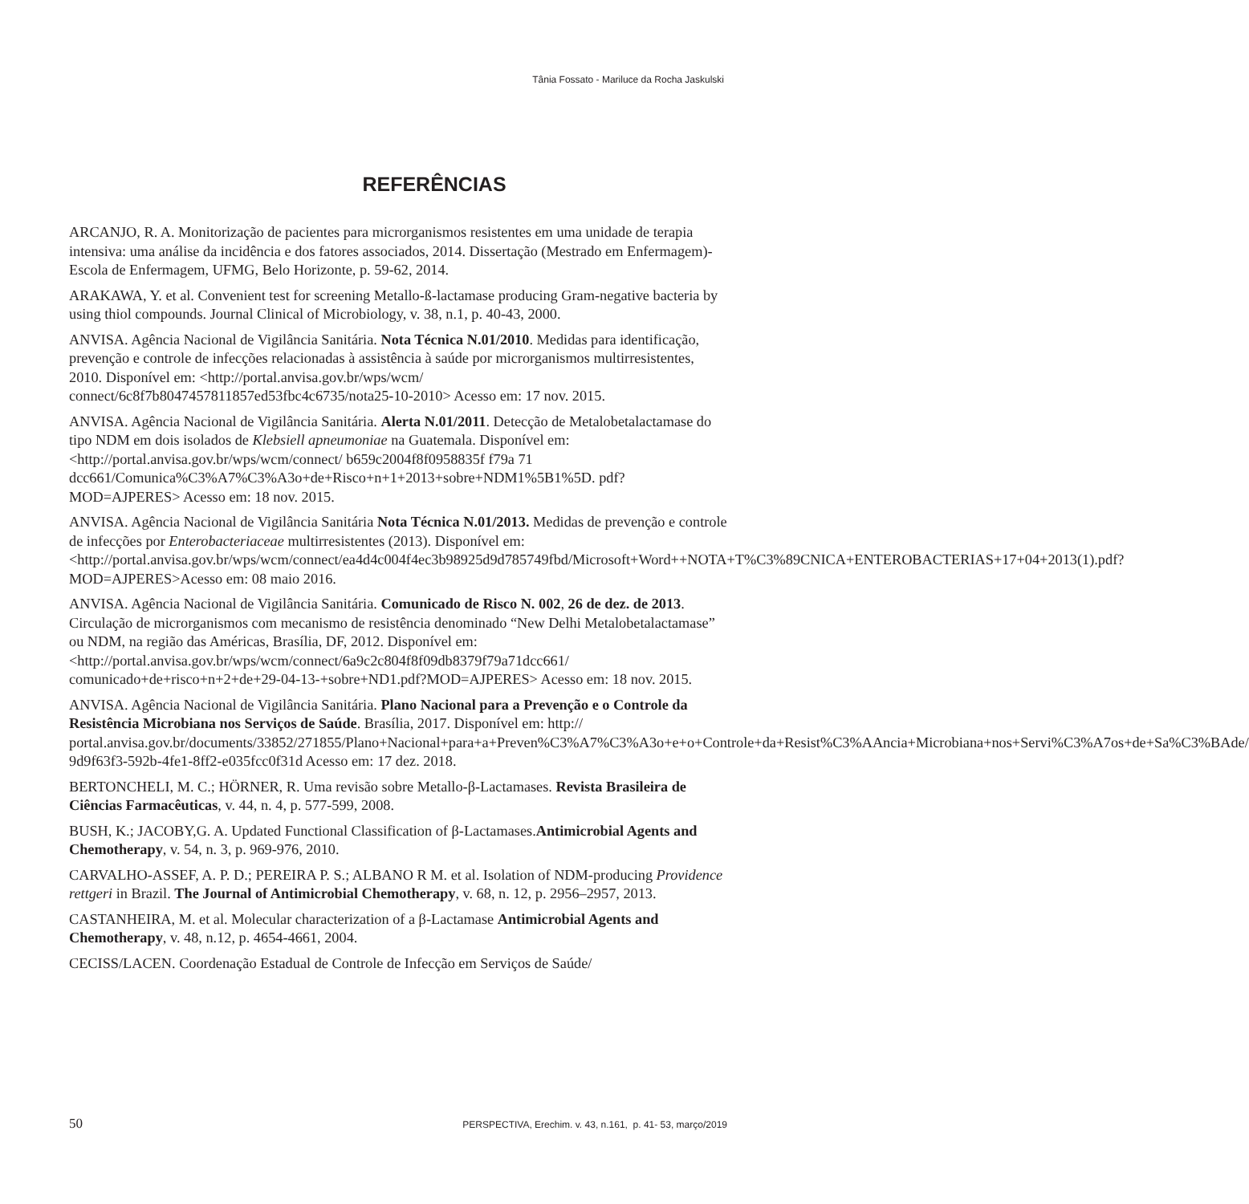Tânia Fossato - Mariluce da Rocha Jaskulski
REFERÊNCIAS
ARCANJO, R. A. Monitorização de pacientes para microrganismos resistentes em uma unidade de terapia intensiva: uma análise da incidência e dos fatores associados, 2014. Dissertação (Mestrado em Enfermagem)-Escola de Enfermagem, UFMG, Belo Horizonte, p. 59-62, 2014.
ARAKAWA, Y. et al. Convenient test for screening Metallo-ß-lactamase producing Gram-negative bacteria by using thiol compounds. Journal Clinical of Microbiology, v. 38, n.1, p. 40-43, 2000.
ANVISA. Agência Nacional de Vigilância Sanitária. Nota Técnica N.01/2010. Medidas para identificação, prevenção e controle de infecções relacionadas à assistência à saúde por microrganismos multirresistentes, 2010. Disponível em: <http://portal.anvisa.gov.br/wps/wcm/ connect/6c8f7b8047457811857ed53fbc4c6735/nota25-10-2010> Acesso em: 17 nov. 2015.
ANVISA. Agência Nacional de Vigilância Sanitária. Alerta N.01/2011. Detecção de Metalobetalactamase do tipo NDM em dois isolados de Klebsiell apneumoniae na Guatemala. Disponível em:<http://portal.anvisa.gov.br/wps/wcm/connect/ b659c2004f8f0958835f f79a 71 dcc661/Comunica%C3%A7%C3%A3o+de+Risco+n+1+2013+sobre+NDM1%5B1%5D. pdf?MOD=AJPERES> Acesso em: 18 nov. 2015.
ANVISA. Agência Nacional de Vigilância Sanitária Nota Técnica N.01/2013. Medidas de prevenção e controle de infecções por Enterobacteriaceae multirresistentes (2013). Disponível em:<http://portal.anvisa.gov.br/wps/wcm/connect/ea4d4c004f4ec3b98925d9d785749fbd/Microsoft+Word++NOTA+T%C3%89CNICA+ENTEROBACTERIAS+17+04+2013(1).pdf?MOD=AJPERES>Acesso em: 08 maio 2016.
ANVISA. Agência Nacional de Vigilância Sanitária. Comunicado de Risco N. 002, 26 de dez. de 2013. Circulação de microrganismos com mecanismo de resistência denominado “New Delhi Metalobetalactamase” ou NDM, na região das Américas, Brasília, DF, 2012. Disponível em:<http://portal.anvisa.gov.br/wps/wcm/connect/6a9c2c804f8f09db8379f79a71dcc661/ comunicado+de+risco+n+2+de+29-04-13-+sobre+ND1.pdf?MOD=AJPERES> Acesso em: 18 nov. 2015.
ANVISA. Agência Nacional de Vigilância Sanitária. Plano Nacional para a Prevenção e o Controle da Resistência Microbiana nos Serviços de Saúde. Brasília, 2017. Disponível em: http:// portal.anvisa.gov.br/documents/33852/271855/Plano+Nacional+para+a+Preven%C3%A7%C3%A3o+e+o+Controle+da+Resist%C3%AAncia+Microbiana+nos+Servi%C3%A7os+de+Sa%C3%BAde/ 9d9f63f3-592b-4fe1-8ff2-e035fcc0f31d Acesso em: 17 dez. 2018.
BERTONCHELI, M. C.; HÖRNER, R. Uma revisão sobre Metallo-β-Lactamases. Revista Brasileira de Ciências Farmacêuticas, v. 44, n. 4, p. 577-599, 2008.
BUSH, K.; JACOBY,G. A. Updated Functional Classification of β-Lactamases.Antimicrobial Agents and Chemotherapy, v. 54, n. 3, p. 969-976, 2010.
CARVALHO-ASSEF, A. P. D.; PEREIRA P. S.; ALBANO R M. et al. Isolation of NDM-producing Providence rettgeri in Brazil. The Journal of Antimicrobial Chemotherapy, v. 68, n. 12, p. 2956–2957, 2013.
CASTANHEIRA, M. et al. Molecular characterization of a β-Lactamase Antimicrobial Agents and Chemotherapy, v. 48, n.12, p. 4654-4661, 2004.
CECISS/LACEN. Coordenação Estadual de Controle de Infecção em Serviços de Saúde/
50 PERSPECTIVA, Erechim. v. 43, n.161, p. 41- 53, março/2019